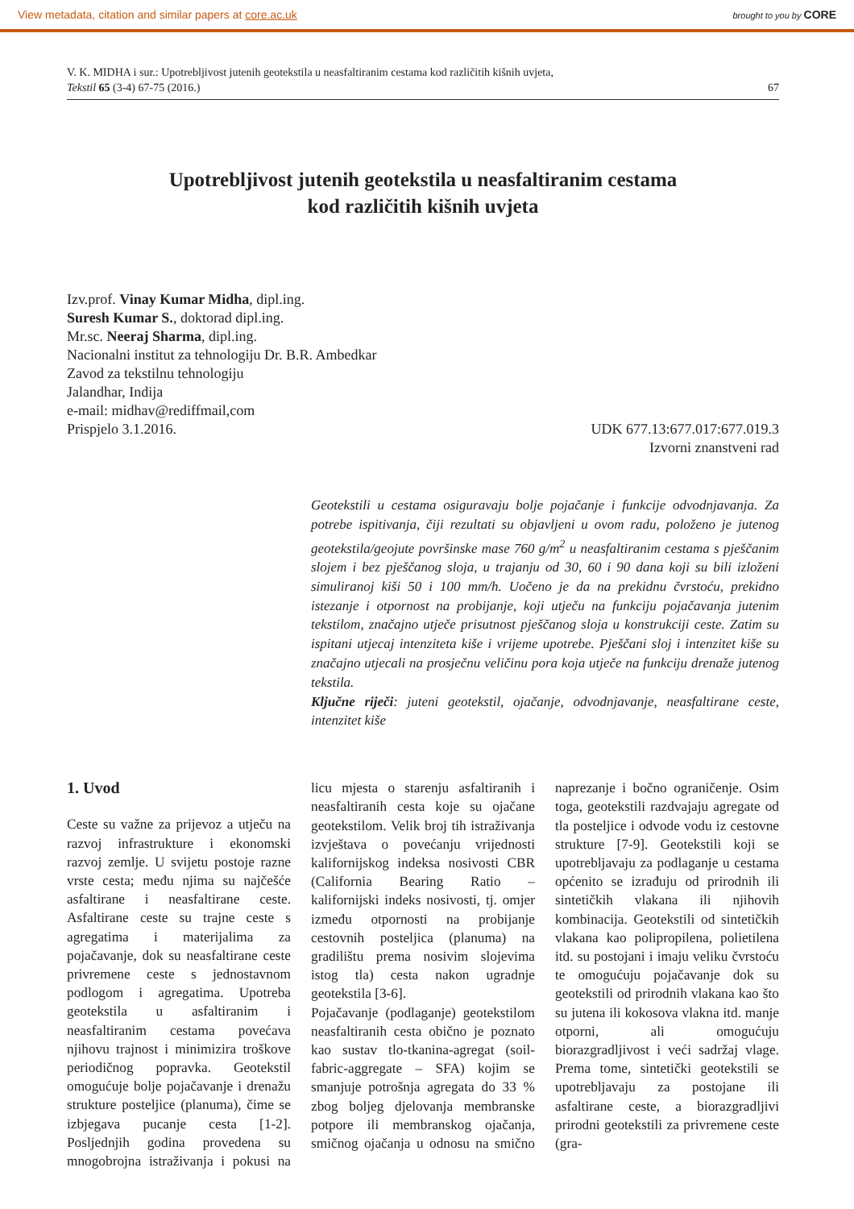View metadata, citation and similar papers at core.ac.uk brought to you by CORE
V. K. MIDHA i sur.: Upotrebljivost jutenih geotekstila u neasfaltiranim cestama kod različitih kišnih uvjeta,
Tekstil 65 (3-4) 67-75 (2016.)
67
Upotrebljivost jutenih geotekstila u neasfaltiranim cestama
kod različitih kišnih uvjeta
Izv.prof. Vinay Kumar Midha, dipl.ing.
Suresh Kumar S., doktorad dipl.ing.
Mr.sc. Neeraj Sharma, dipl.ing.
Nacionalni institut za tehnologiju Dr. B.R. Ambedkar
Zavod za tekstilnu tehnologiju
Jalandhar, Indija
e-mail: midhav@rediffmail,com
Prispjelo 3.1.2016.
UDK 677.13:677.017:677.019.3
Izvorni znanstveni rad
Geotekstili u cestama osiguravaju bolje pojačanje i funkcije odvodnjavanja. Za potrebe ispitivanja, čiji rezultati su objavljeni u ovom radu, položeno je jutenog geotekstila/geojute površinske mase 760 g/m<sup>2</sup> u neasfaltiranim cestama s pješčanim slojem i bez pješčanog sloja, u trajanju od 30, 60 i 90 dana koji su bili izloženi simuliranoj kiši 50 i 100 mm/h. Uočeno je da na prekidnu čvrstoću, prekidno istezanje i otpornost na probijanje, koji utječu na funkciju pojačavanja jutenim tekstilom, značajno utječe prisutnost pješčanog sloja u konstrukciji ceste. Zatim su ispitani utjecaj intenziteta kiše i vrijeme upotrebe. Pješčani sloj i intenzitet kiše su značajno utjecali na prosječnu veličinu pora koja utječe na funkciju drenaže jutenog tekstila.
Ključne riječi: juteni geotekstil, ojačanje, odvodnjavanje, neasfaltirane ceste, intenzitet kiše
1. Uvod
Ceste su važne za prijevoz a utječu na razvoj infrastrukture i ekonomski razvoj zemlje. U svijetu postoje razne vrste cesta; među njima su najčešće asfaltirane i neasfaltirane ceste. Asfaltirane ceste su trajne ceste s agregatima i materijalima za pojačavanje, dok su neasfaltirane ceste privremene ceste s jednostavnom podlogom i agregatima. Upotreba geotekstila u asfaltiranim i neasfaltiranim cestama povećava njihovu trajnost i minimizira troškove periodičnog popravka. Geotekstil omogućuje bolje pojačavanje i drenažu strukture posteljice (planuma), čime se izbjegava pucanje cesta [1-2]. Posljednjih godina provedena su mnogobrojna istraživanja i pokusi na licu mjesta o starenju asfaltiranih i neasfaltiranih cesta koje su ojačane geotekstilom. Velik broj tih istraživanja izvještava o povećanju vrijednosti kalifornijskog indeksa nosivosti CBR (California Bearing Ratio – kalifornijski indeks nosivosti, tj. omjer između otpornosti na probijanje cestovnih posteljica (planuma) na gradilištu prema nosivim slojevima istog tla) cesta nakon ugradnje geotekstila [3-6].
Pojačavanje (podlaganje) geotekstilom neasfaltiranih cesta obično je poznato kao sustav tlo-tkanina-agregat (soil-fabric-aggregate – SFA) kojim se smanjuje potrošnja agregata do 33 % zbog boljeg djelovanja membranske potpore ili membranskog ojačanja, smičnog ojačanja u odnosu na smično naprezanje i bočno ograničenje. Osim toga, geotekstili razdvajaju agregate od tla posteljice i odvode vodu iz cestovne strukture [7-9]. Geotekstili koji se upotrebljavaju za podlaganje u cestama općenito se izrađuju od prirodnih ili sintetičkih vlakana ili njihovih kombinacija. Geotekstili od sintetičkih vlakana kao polipropilena, polietilena itd. su postojani i imaju veliku čvrstoću te omogućuju pojačavanje dok su geotekstili od prirodnih vlakana kao što su jutena ili kokosova vlakna itd. manje otporni, ali omogućuju biorazgradljivost i veći sadržaj vlage. Prema tome, sintetički geotekstili se upotrebljavaju za postojane ili asfaltirane ceste, a biorazgradljivi prirodni geotekstili za privremene ceste (gra-